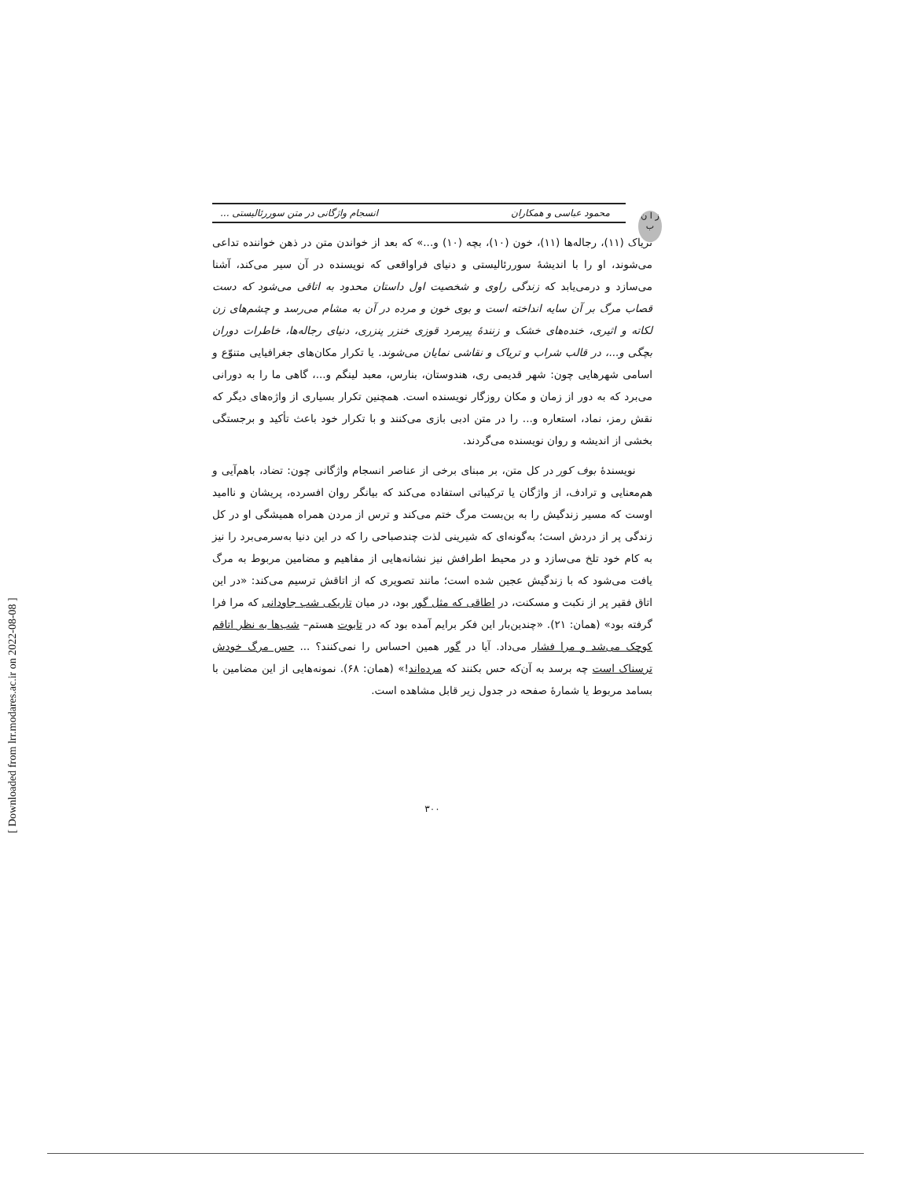ز ا ن ب
محمود عباسی و همکاران انسجام واژگانی در متن سوررئالیستی ...
تریاک (۱۱)، رجاله‌ها (۱۱)، خون (۱۰)، بچه (۱۰) و...» که بعد از خواندن متن در ذهن خواننده تداعی می‌شوند، او را با اندیشهٔ سوررئالیستی و دنیای فراواقعی که نویسنده در آن سیر می‌کند، آشنا می‌سازد و درمی‌یابد که زندگی راوی و شخصیت اول داستان محدود به اتاقی می‌شود که دست قصاب مرگ بر آن سایه انداخته است و بوی خون و مرده در آن به مشام می‌رسد و چشم‌های زن لکاته و اثیری، خنده‌های خشک و زنندهٔ پیرمرد قوزی خنزر پنزری، دنیای رجاله‌ها، خاطرات دوران بچگی و...، در قالب شراب و تریاک و نقاشی نمایان می‌شوند. یا تکرار مکان‌های جغرافیایی متنوّع و اسامی شهرهایی چون: شهر قدیمی ری، هندوستان، بنارس، معبد لینگم و...، گاهی ما را به دورانی می‌برد که به دور از زمان و مکان روزگار نویسنده است. همچنین تکرار بسیاری از واژه‌های دیگر که نقش رمز، نماد، استعاره و... را در متن ادبی بازی می‌کنند و با تکرار خود باعث تأکید و برجستگی بخشی از اندیشه و روان نویسنده می‌گردند.
نویسندهٔ بوف کور در کل متن، بر مبنای برخی از عناصر انسجام واژگانی چون: تضاد، باهم‌آیی و هم‌معنایی و ترادف، از واژگان یا ترکیباتی استفاده می‌کند که بیانگر روان افسرده، پریشان و ناامید اوست که مسیر زندگیش را به بن‌بست مرگ ختم می‌کند و ترس از مردن همراه همیشگی او در کل زندگی پر از دردش است؛ به‌گونه‌ای که شیرینی لذت چندصباحی را که در این دنیا به‌سرمی‌برد را نیز به کام خود تلخ می‌سازد و در محیط اطرافش نیز نشانه‌هایی از مفاهیم و مضامین مربوط به مرگ یافت می‌شود که با زندگیش عجین شده است؛ مانند تصویری که از اتاقش ترسیم می‌کند: «در این اتاق فقیر پر از نکبت و مسکنت، در اطاقی که مثل گور بود، در میان تاریکی شب جاودانی که مرا فرا گرفته بود» (همان: ۲۱). «چندین‌بار این فکر برایم آمده بود که در تابوت هستم– شب‌ها به نظر اتاقم کوچک می‌شد و مرا فشار می‌داد. آیا در گور همین احساس را نمی‌کنند؟ ... حس مرگ خودش ترسناک است چه برسد به آن‌که حس بکنند که مرده‌اند!» (همان: ۶۸). نمونه‌هایی از این مضامین با بسامد مربوط یا شمارهٔ صفحه در جدول زیر قابل مشاهده است.
۳۰۰
[ Downloaded from lrr.modares.ac.ir on 2022-08-08 ]